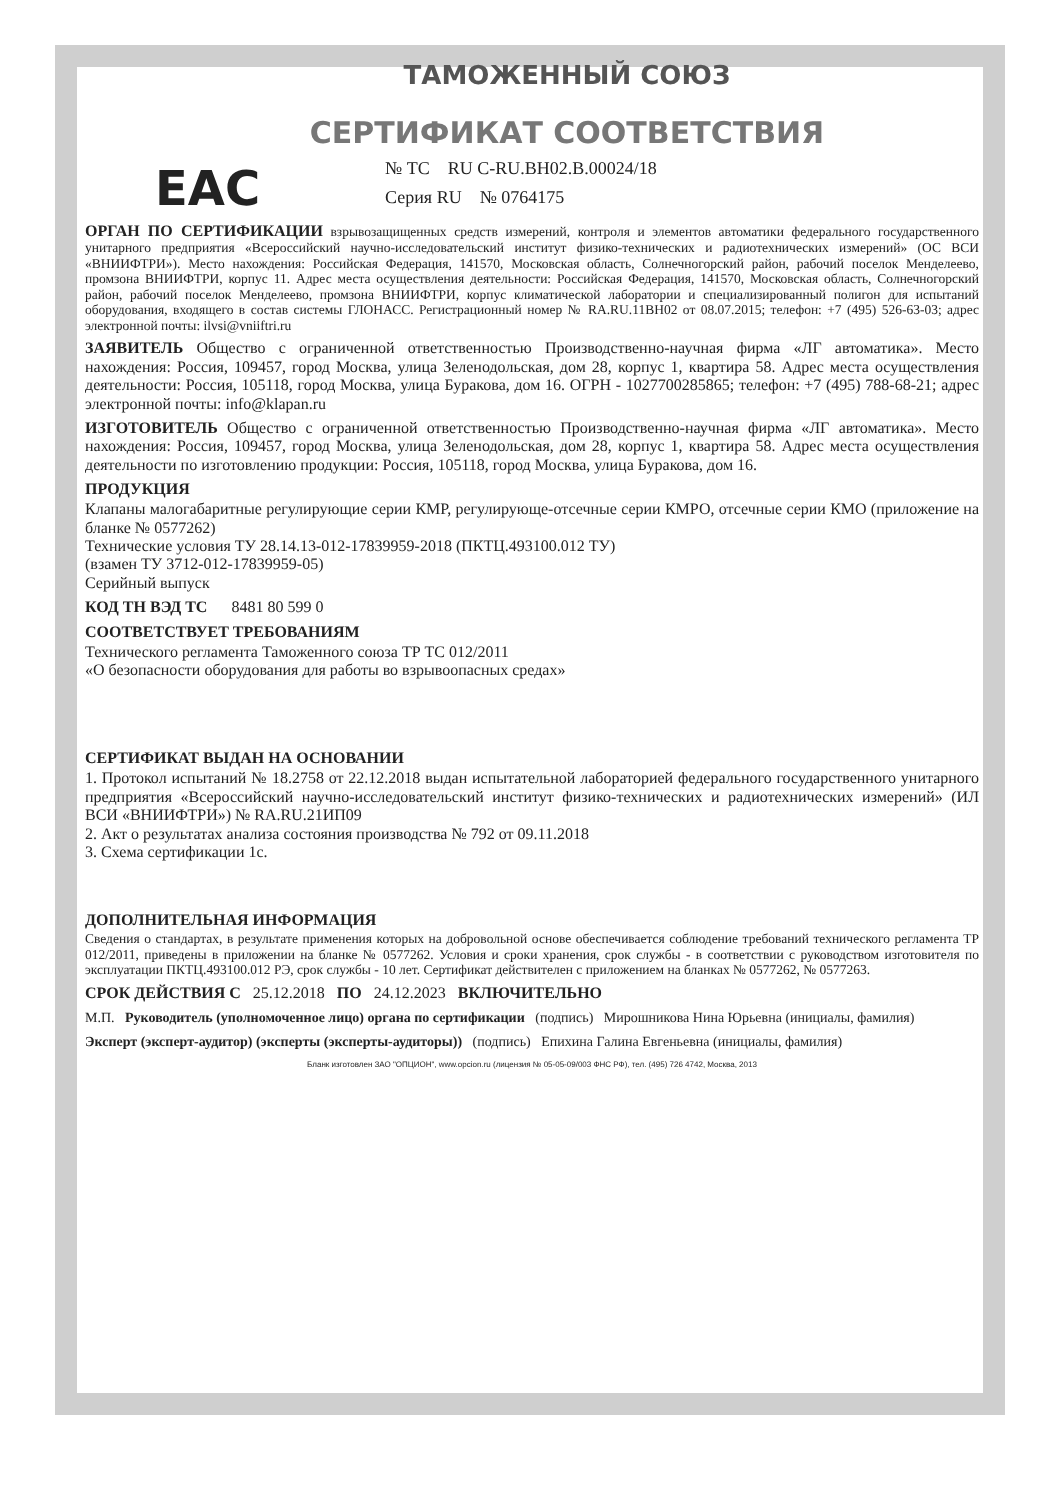ТАМОЖЕННЫЙ СОЮЗ
СЕРТИФИКАТ СООТВЕТСТВИЯ
EAC
№ ТС RU C-RU.ВН02.В.00024/18
Серия RU № 0764175
ОРГАН ПО СЕРТИФИКАЦИИ взрывозащищенных средств измерений, контроля и элементов автоматики федерального государственного унитарного предприятия «Всероссийский научно-исследовательский институт физико-технических и радиотехнических измерений» (ОС ВСИ «ВНИИФТРИ»). Место нахождения: Российская Федерация, 141570, Московская область, Солнечногорский район, рабочий поселок Менделеево, промзона ВНИИФТРИ, корпус 11. Адрес места осуществления деятельности: Российская Федерация, 141570, Московская область, Солнечногорский район, рабочий поселок Менделеево, промзона ВНИИФТРИ, корпус климатической лаборатории и специализированный полигон для испытаний оборудования, входящего в состав системы ГЛОНАСС. Регистрационный номер № RA.RU.11ВН02 от 08.07.2015; телефон: +7 (495) 526-63-03; адрес электронной почты: ilvsi@vniiftri.ru
ЗАЯВИТЕЛЬ Общество с ограниченной ответственностью Производственно-научная фирма «ЛГ автоматика». Место нахождения: Россия, 109457, город Москва, улица Зеленодольская, дом 28, корпус 1, квартира 58. Адрес места осуществления деятельности: Россия, 105118, город Москва, улица Буракова, дом 16. ОГРН - 1027700285865; телефон: +7 (495) 788-68-21; адрес электронной почты: info@klapan.ru
ИЗГОТОВИТЕЛЬ Общество с ограниченной ответственностью Производственно-научная фирма «ЛГ автоматика». Место нахождения: Россия, 109457, город Москва, улица Зеленодольская, дом 28, корпус 1, квартира 58. Адрес места осуществления деятельности по изготовлению продукции: Россия, 105118, город Москва, улица Буракова, дом 16.
ПРОДУКЦИЯ
Клапаны малогабаритные регулирующие серии КМР, регулирующе-отсечные серии КМРО, отсечные серии КМО (приложение на бланке № 0577262)
Технические условия ТУ 28.14.13-012-17839959-2018 (ПКТЦ.493100.012 ТУ)
(взамен ТУ 3712-012-17839959-05)
Серийный выпуск
КОД ТН ВЭД ТС 8481 80 599 0
СООТВЕТСТВУЕТ ТРЕБОВАНИЯМ
Технического регламента Таможенного союза ТР ТС 012/2011
«О безопасности оборудования для работы во взрывоопасных средах»
СЕРТИФИКАТ ВЫДАН НА ОСНОВАНИИ
1. Протокол испытаний № 18.2758 от 22.12.2018 выдан испытательной лабораторией федерального государственного унитарного предприятия «Всероссийский научно-исследовательский институт физико-технических и радиотехнических измерений» (ИЛ ВСИ «ВНИИФТРИ») № RA.RU.21ИП09
2. Акт о результатах анализа состояния производства № 792 от 09.11.2018
3. Схема сертификации 1с.
ДОПОЛНИТЕЛЬНАЯ ИНФОРМАЦИЯ
Сведения о стандартах, в результате применения которых на добровольной основе обеспечивается соблюдение требований технического регламента ТР 012/2011, приведены в приложении на бланке № 0577262. Условия и сроки хранения, срок службы - в соответствии с руководством изготовителя по эксплуатации ПКТЦ.493100.012 РЭ, срок службы - 10 лет. Сертификат действителен с приложением на бланках № 0577262, № 0577263.
СРОК ДЕЙСТВИЯ С 25.12.2018 ПО 24.12.2023 ВКЛЮЧИТЕЛЬНО
М.П. Руководитель (уполномоченное лицо) органа по сертификации (подпись) Мирошникова Нина Юрьевна (инициалы, фамилия)
Эксперт (эксперт-аудитор) (эксперты (эксперты-аудиторы)) (подпись) Епихина Галина Евгеньевна (инициалы, фамилия)
Бланк изготовлен ЗАО "ОПЦИОН", www.opcion.ru (лицензия № 05-05-09/003 ФНС РФ), тел. (495) 726 4742, Москва, 2013